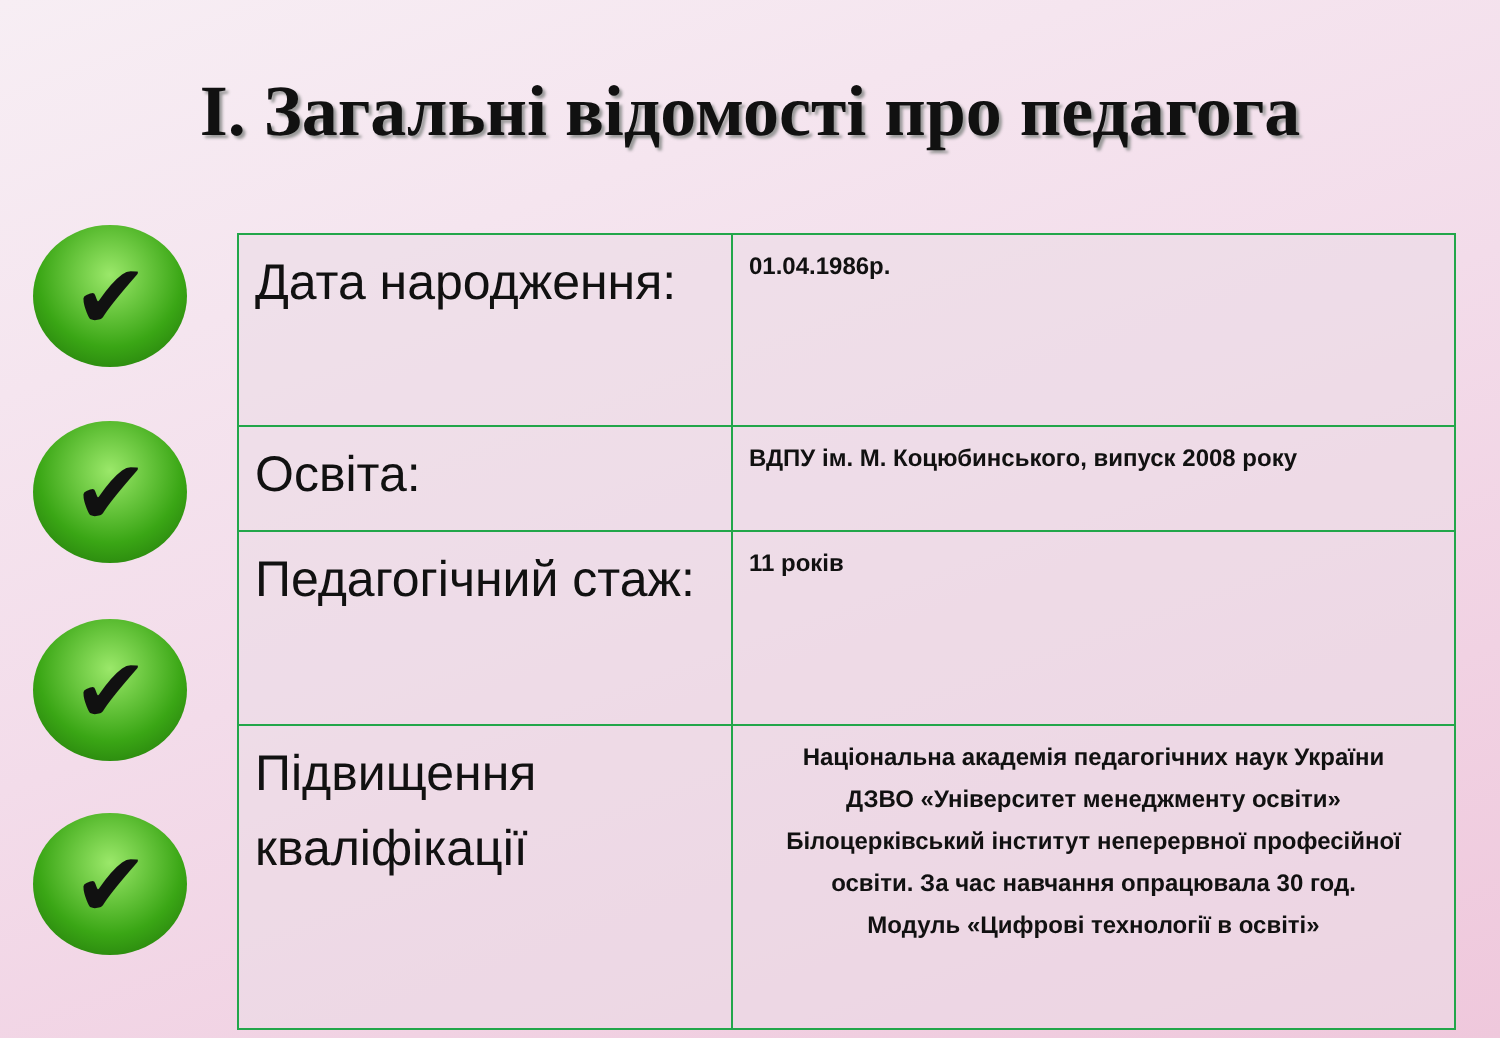І. Загальні відомості про педагога
✔
✔
✔
✔
| Дата народження: | 01.04.1986р. |
| Освіта: | ВДПУ ім. М. Коцюбинського, випуск 2008 року |
| Педагогічний стаж: | 11 років |
| Підвищення кваліфікації | Національна академія педагогічних наук України ДЗВО «Університет менеджменту освіти» Білоцерківський інститут неперервної професійної освіти. За час навчання опрацювала 30 год. Модуль «Цифрові технології в освіті» |